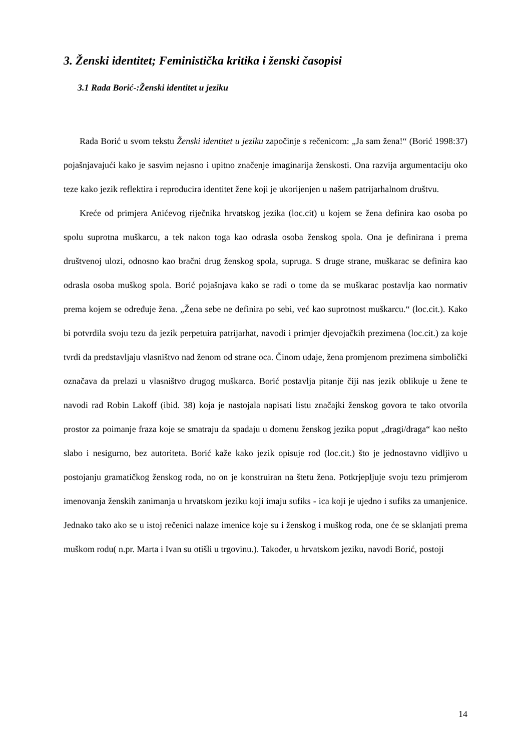3. Ženski identitet; Feministička kritika i ženski časopisi
3.1 Rada Borić-:Ženski identitet u jeziku
Rada Borić u svom tekstu Ženski identitet u jeziku započinje s rečenicom: „Ja sam žena!“ (Borić 1998:37) pojašnjavajući kako je sasvim nejasno i upitno značenje imaginarija ženskosti. Ona razvija argumentaciju oko teze kako jezik reflektira i reproducira identitet žene koji je ukorijenjen u našem patrijarhalnom društvu.
Kreće od primjera Anićevog riječnika hrvatskog jezika (loc.cit) u kojem se žena definira kao osoba po spolu suprotna muškarcu, a tek nakon toga kao odrasla osoba ženskog spola. Ona je definirana i prema društvenoj ulozi, odnosno kao bračni drug ženskog spola, supruga. S druge strane, muškarac se definira kao odrasla osoba muškog spola. Borić pojašnjava kako se radi o tome da se muškarac postavlja kao normativ prema kojem se određuje žena. „Žena sebe ne definira po sebi, već kao suprotnost muškarcu.“ (loc.cit.). Kako bi potvrdila svoju tezu da jezik perpetuira patrijarhat, navodi i primjer djevojačkih prezimena (loc.cit.) za koje tvrdi da predstavljaju vlasništvo nad ženom od strane oca. Činom udaje, žena promjenom prezimena simbolički označava da prelazi u vlasništvo drugog muškarca. Borić postavlja pitanje čiji nas jezik oblikuje u žene te navodi rad Robin Lakoff (ibid. 38) koja je nastojala napisati listu značajki ženskog govora te tako otvorila prostor za poimanje fraza koje se smatraju da spadaju u domenu ženskog jezika poput „dragi/draga“ kao nešto slabo i nesigurno, bez autoriteta. Borić kaže kako jezik opisuje rod (loc.cit.) što je jednostavno vidljivo u postojanju gramatičkog ženskog roda, no on je konstruiran na štetu žena. Potkrjepljuje svoju tezu primjerom imenovanja ženskih zanimanja u hrvatskom jeziku koji imaju sufiks - ica koji je ujedno i sufiks za umanjenice. Jednako tako ako se u istoj rečenici nalaze imenice koje su i ženskog i muškog roda, one će se sklanjati prema muškom rodu( n.pr. Marta i Ivan su otišli u trgovinu.). Također, u hrvatskom jeziku, navodi Borić, postoji
14